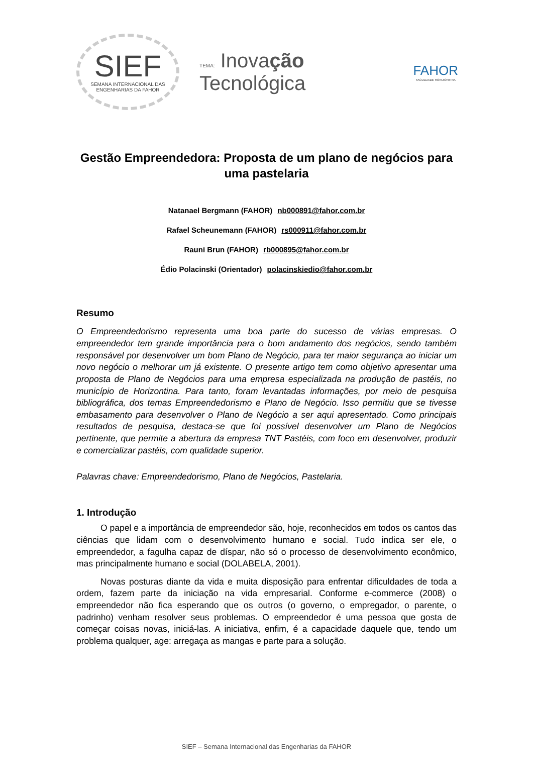SIEF
SEMANA INTERNACIONAL DAS
ENGENHARIAS DA FAHOR
TEMA: Inovação Tecnológica
FAHOR
FACULDADE HORIZONTINA
Gestão Empreendedora: Proposta de um plano de negócios para uma pastelaria
Natanael Bergmann (FAHOR) nb000891@fahor.com.br
Rafael Scheunemann (FAHOR) rs000911@fahor.com.br
Rauni Brun (FAHOR) rb000895@fahor.com.br
Édio Polacinski (Orientador) polacinskiedio@fahor.com.br
Resumo
O Empreendedorismo representa uma boa parte do sucesso de várias empresas. O empreendedor tem grande importância para o bom andamento dos negócios, sendo também responsável por desenvolver um bom Plano de Negócio, para ter maior segurança ao iniciar um novo negócio o melhorar um já existente. O presente artigo tem como objetivo apresentar uma proposta de Plano de Negócios para uma empresa especializada na produção de pastéis, no município de Horizontina. Para tanto, foram levantadas informações, por meio de pesquisa bibliográfica, dos temas Empreendedorismo e Plano de Negócio. Isso permitiu que se tivesse embasamento para desenvolver o Plano de Negócio a ser aqui apresentado. Como principais resultados de pesquisa, destaca-se que foi possível desenvolver um Plano de Negócios pertinente, que permite a abertura da empresa TNT Pastéis, com foco em desenvolver, produzir e comercializar pastéis, com qualidade superior.
Palavras chave: Empreendedorismo, Plano de Negócios, Pastelaria.
1. Introdução
O papel e a importância de empreendedor são, hoje, reconhecidos em todos os cantos das ciências que lidam com o desenvolvimento humano e social. Tudo indica ser ele, o empreendedor, a fagulha capaz de díspar, não só o processo de desenvolvimento econômico, mas principalmente humano e social (DOLABELA, 2001).
Novas posturas diante da vida e muita disposição para enfrentar dificuldades de toda a ordem, fazem parte da iniciação na vida empresarial. Conforme e-commerce (2008) o empreendedor não fica esperando que os outros (o governo, o empregador, o parente, o padrinho) venham resolver seus problemas. O empreendedor é uma pessoa que gosta de começar coisas novas, iniciá-las. A iniciativa, enfim, é a capacidade daquele que, tendo um problema qualquer, age: arregaça as mangas e parte para a solução.
SIEF – Semana Internacional das Engenharias da FAHOR